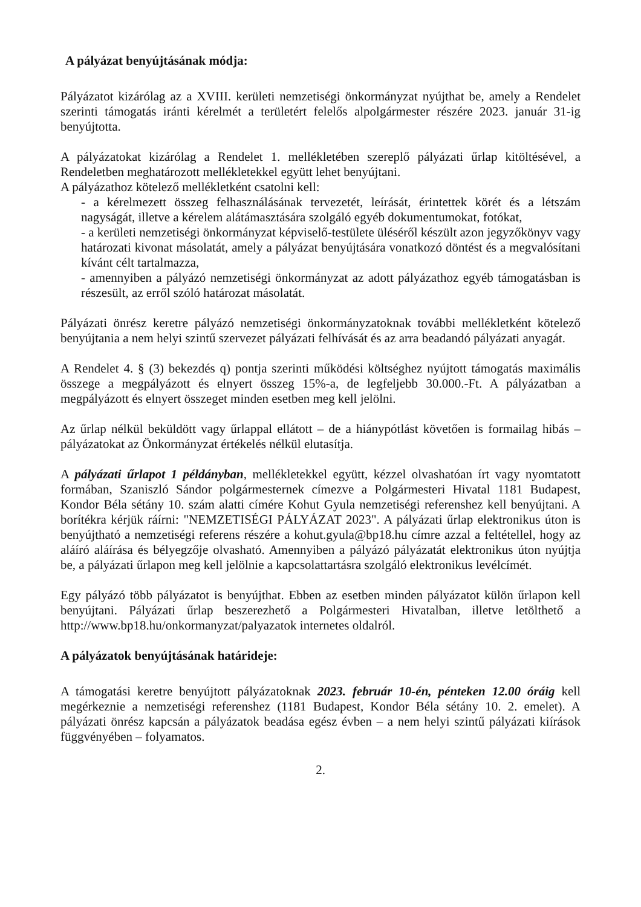A pályázat benyújtásának módja:
Pályázatot kizárólag az a XVIII. kerületi nemzetiségi önkormányzat nyújthat be, amely a Rendelet szerinti támogatás iránti kérelmét a területért felelős alpolgármester részére 2023. január 31-ig benyújtotta.
A pályázatokat kizárólag a Rendelet 1. mellékletében szereplő pályázati űrlap kitöltésével, a Rendeletben meghatározott mellékletekkel együtt lehet benyújtani.
A pályázathoz kötelező mellékletként csatolni kell:
- a kérelmezett összeg felhasználásának tervezetét, leírását, érintettek körét és a létszám nagyságát, illetve a kérelem alátámasztására szolgáló egyéb dokumentumokat, fotókat,
- a kerületi nemzetiségi önkormányzat képviselő-testülete üléséről készült azon jegyzőkönyv vagy határozati kivonat másolatát, amely a pályázat benyújtására vonatkozó döntést és a megvalósítani kívánt célt tartalmazza,
- amennyiben a pályázó nemzetiségi önkormányzat az adott pályázathoz egyéb támogatásban is részesült, az erről szóló határozat másolatát.
Pályázati önrész keretre pályázó nemzetiségi önkormányzatoknak további mellékletként kötelező benyújtania a nem helyi szintű szervezet pályázati felhívását és az arra beadandó pályázati anyagát.
A Rendelet 4. § (3) bekezdés q) pontja szerinti működési költséghez nyújtott támogatás maximális összege a megpályázott és elnyert összeg 15%-a, de legfeljebb 30.000.-Ft. A pályázatban a megpályázott és elnyert összeget minden esetben meg kell jelölni.
Az űrlap nélkül beküldött vagy űrlappal ellátott – de a hiánypótlást követően is formailag hibás – pályázatokat az Önkormányzat értékelés nélkül elutasítja.
A pályázati űrlapot 1 példányban, mellékletekkel együtt, kézzel olvashatóan írt vagy nyomtatott formában, Szaniszló Sándor polgármesternek címezve a Polgármesteri Hivatal 1181 Budapest, Kondor Béla sétány 10. szám alatti címére Kohut Gyula nemzetiségi referenshez kell benyújtani. A borítékra kérjük ráírni: "NEMZETISÉGI PÁLYÁZAT 2023". A pályázati űrlap elektronikus úton is benyújtható a nemzetiségi referens részére a kohut.gyula@bp18.hu címre azzal a feltétellel, hogy az aláíró aláírása és bélyegzője olvasható. Amennyiben a pályázó pályázatát elektronikus úton nyújtja be, a pályázati űrlapon meg kell jelölnie a kapcsolattartásra szolgáló elektronikus levélcímét.
Egy pályázó több pályázatot is benyújthat. Ebben az esetben minden pályázatot külön űrlapon kell benyújtani. Pályázati űrlap beszerezhető a Polgármesteri Hivatalban, illetve letölthető a http://www.bp18.hu/onkormanyzat/palyazatok internetes oldalról.
A pályázatok benyújtásának határideje:
A támogatási keretre benyújtott pályázatoknak 2023. február 10-én, pénteken 12.00 óráig kell megérkeznie a nemzetiségi referenshez (1181 Budapest, Kondor Béla sétány 10. 2. emelet). A pályázati önrész kapcsán a pályázatok beadása egész évben – a nem helyi szintű pályázati kiírások függvényében – folyamatos.
2.